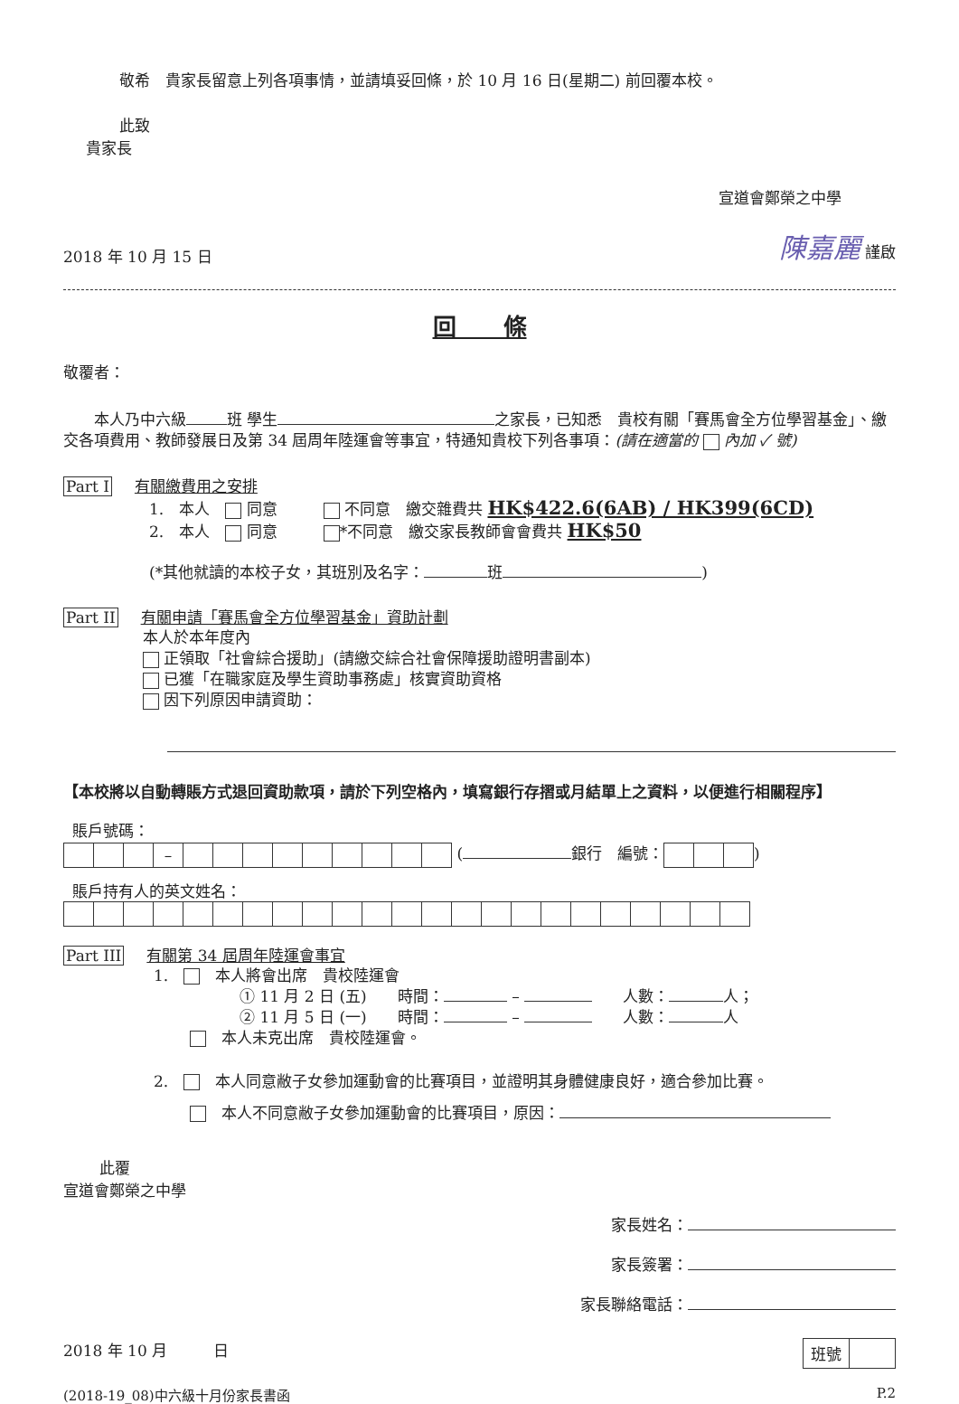敬希　貴家長留意上列各項事情，並請填妥回條，於 10 月 16 日(星期二) 前回覆本校。
此致
貴家長
宣道會鄭榮之中學
2018 年 10 月 15 日 陳嘉麗 謹啟
回　　條
敬覆者：
　　本人乃中六級 班 學生 之家長，已知悉　貴校有關「賽馬會全方位學習基金」、繳交各項費用、教師發展日及第 34 屆周年陸運會等事宜，特通知貴校下列各事項：(請在適當的 內加 ✓ 號)
Part I 有關繳費用之安排
1.　本人　 同意　　　 不同意　繳交雜費共 HK$422.6(6AB) / HK399(6CD)
2.　本人　 同意　　　 *不同意　繳交家長教師會會費共 HK$50
(*其他就讀的本校子女，其班別及名字： 班 )
Part II 有關申請「賽馬會全方位學習基金」資助計劃
本人於本年度內
正領取「社會綜合援助」(請繳交綜合社會保障援助證明書副本)
已獲「在職家庭及學生資助事務處」核實資助資格
因下列原因申請資助：
【本校將以自動轉賬方式退回資助款項，請於下列空格內，填寫銀行存摺或月結單上之資料，以便進行相關程序】
賬戶號碼：
| | | | – | | | | | | | | | |
( 銀行　編號：)
賬戶持有人的英文姓名：
Part III 有關第 34 屆周年陸運會事宜
1.　　本人將會出席　貴校陸運會
① 11 月 2 日 (五)　　時間： – 　　人數： 人；
② 11 月 5 日 (一)　　時間： – 　　人數： 人
　本人未克出席　貴校陸運會。
2.　　本人同意敝子女參加運動會的比賽項目，並證明其身體健康良好，適合參加比賽。
　本人不同意敝子女參加運動會的比賽項目，原因：
此覆
宣道會鄭榮之中學
家長姓名：
家長簽署：
家長聯絡電話：
2018 年 10 月　　　日
| 班號 | |
(2018-19_08)中六級十月份家長書函 P.2